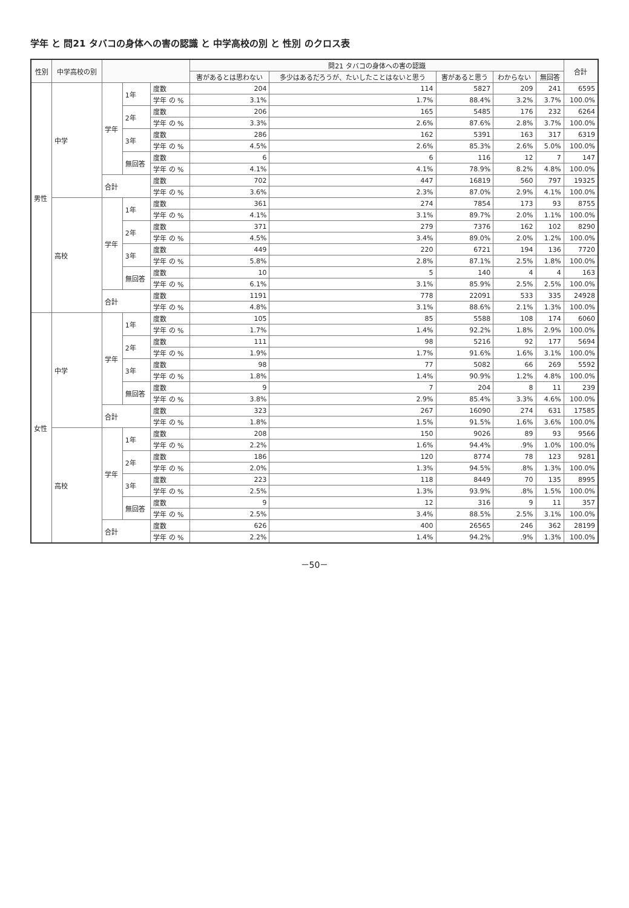学年 と 問21 タバコの身体への害の認識 と 中学高校の別 と 性別 のクロス表
| 性別 | 中学高校の別 | | | | 問21 タバコの身体への害の認識 | | | | | 合計 |
| --- | --- | --- | --- | --- | --- | --- | --- | --- | --- | --- |
| | | | | | 害があるとは思わない | 多少はあるだろうが、たいしたことはないと思う | 害があると思う | わからない | 無回答 | |
| 男性 | 中学 | 学年 | 1年 | 度数 | 204 | 114 | 5827 | 209 | 241 | 6595 |
| | | | | 学年 の % | 3.1% | 1.7% | 88.4% | 3.2% | 3.7% | 100.0% |
| | | | 2年 | 度数 | 206 | 165 | 5485 | 176 | 232 | 6264 |
| | | | | 学年 の % | 3.3% | 2.6% | 87.6% | 2.8% | 3.7% | 100.0% |
| | | | 3年 | 度数 | 286 | 162 | 5391 | 163 | 317 | 6319 |
| | | | | 学年 の % | 4.5% | 2.6% | 85.3% | 2.6% | 5.0% | 100.0% |
| | | | 無回答 | 度数 | 6 | 6 | 116 | 12 | 7 | 147 |
| | | | | 学年 の % | 4.1% | 4.1% | 78.9% | 8.2% | 4.8% | 100.0% |
| | | 合計 | | 度数 | 702 | 447 | 16819 | 560 | 797 | 19325 |
| | | | | 学年 の % | 3.6% | 2.3% | 87.0% | 2.9% | 4.1% | 100.0% |
| | 高校 | 学年 | 1年 | 度数 | 361 | 274 | 7854 | 173 | 93 | 8755 |
| | | | | 学年 の % | 4.1% | 3.1% | 89.7% | 2.0% | 1.1% | 100.0% |
| | | | 2年 | 度数 | 371 | 279 | 7376 | 162 | 102 | 8290 |
| | | | | 学年 の % | 4.5% | 3.4% | 89.0% | 2.0% | 1.2% | 100.0% |
| | | | 3年 | 度数 | 449 | 220 | 6721 | 194 | 136 | 7720 |
| | | | | 学年 の % | 5.8% | 2.8% | 87.1% | 2.5% | 1.8% | 100.0% |
| | | | 無回答 | 度数 | 10 | 5 | 140 | 4 | 4 | 163 |
| | | | | 学年 の % | 6.1% | 3.1% | 85.9% | 2.5% | 2.5% | 100.0% |
| | | 合計 | | 度数 | 1191 | 778 | 22091 | 533 | 335 | 24928 |
| | | | | 学年 の % | 4.8% | 3.1% | 88.6% | 2.1% | 1.3% | 100.0% |
| 女性 | 中学 | 学年 | 1年 | 度数 | 105 | 85 | 5588 | 108 | 174 | 6060 |
| | | | | 学年 の % | 1.7% | 1.4% | 92.2% | 1.8% | 2.9% | 100.0% |
| | | | 2年 | 度数 | 111 | 98 | 5216 | 92 | 177 | 5694 |
| | | | | 学年 の % | 1.9% | 1.7% | 91.6% | 1.6% | 3.1% | 100.0% |
| | | | 3年 | 度数 | 98 | 77 | 5082 | 66 | 269 | 5592 |
| | | | | 学年 の % | 1.8% | 1.4% | 90.9% | 1.2% | 4.8% | 100.0% |
| | | | 無回答 | 度数 | 9 | 7 | 204 | 8 | 11 | 239 |
| | | | | 学年 の % | 3.8% | 2.9% | 85.4% | 3.3% | 4.6% | 100.0% |
| | | 合計 | | 度数 | 323 | 267 | 16090 | 274 | 631 | 17585 |
| | | | | 学年 の % | 1.8% | 1.5% | 91.5% | 1.6% | 3.6% | 100.0% |
| | 高校 | 学年 | 1年 | 度数 | 208 | 150 | 9026 | 89 | 93 | 9566 |
| | | | | 学年 の % | 2.2% | 1.6% | 94.4% | .9% | 1.0% | 100.0% |
| | | | 2年 | 度数 | 186 | 120 | 8774 | 78 | 123 | 9281 |
| | | | | 学年 の % | 2.0% | 1.3% | 94.5% | .8% | 1.3% | 100.0% |
| | | | 3年 | 度数 | 223 | 118 | 8449 | 70 | 135 | 8995 |
| | | | | 学年 の % | 2.5% | 1.3% | 93.9% | .8% | 1.5% | 100.0% |
| | | | 無回答 | 度数 | 9 | 12 | 316 | 9 | 11 | 357 |
| | | | | 学年 の % | 2.5% | 3.4% | 88.5% | 2.5% | 3.1% | 100.0% |
| | | 合計 | | 度数 | 626 | 400 | 26565 | 246 | 362 | 28199 |
| | | | | 学年 の % | 2.2% | 1.4% | 94.2% | .9% | 1.3% | 100.0% |
－50－